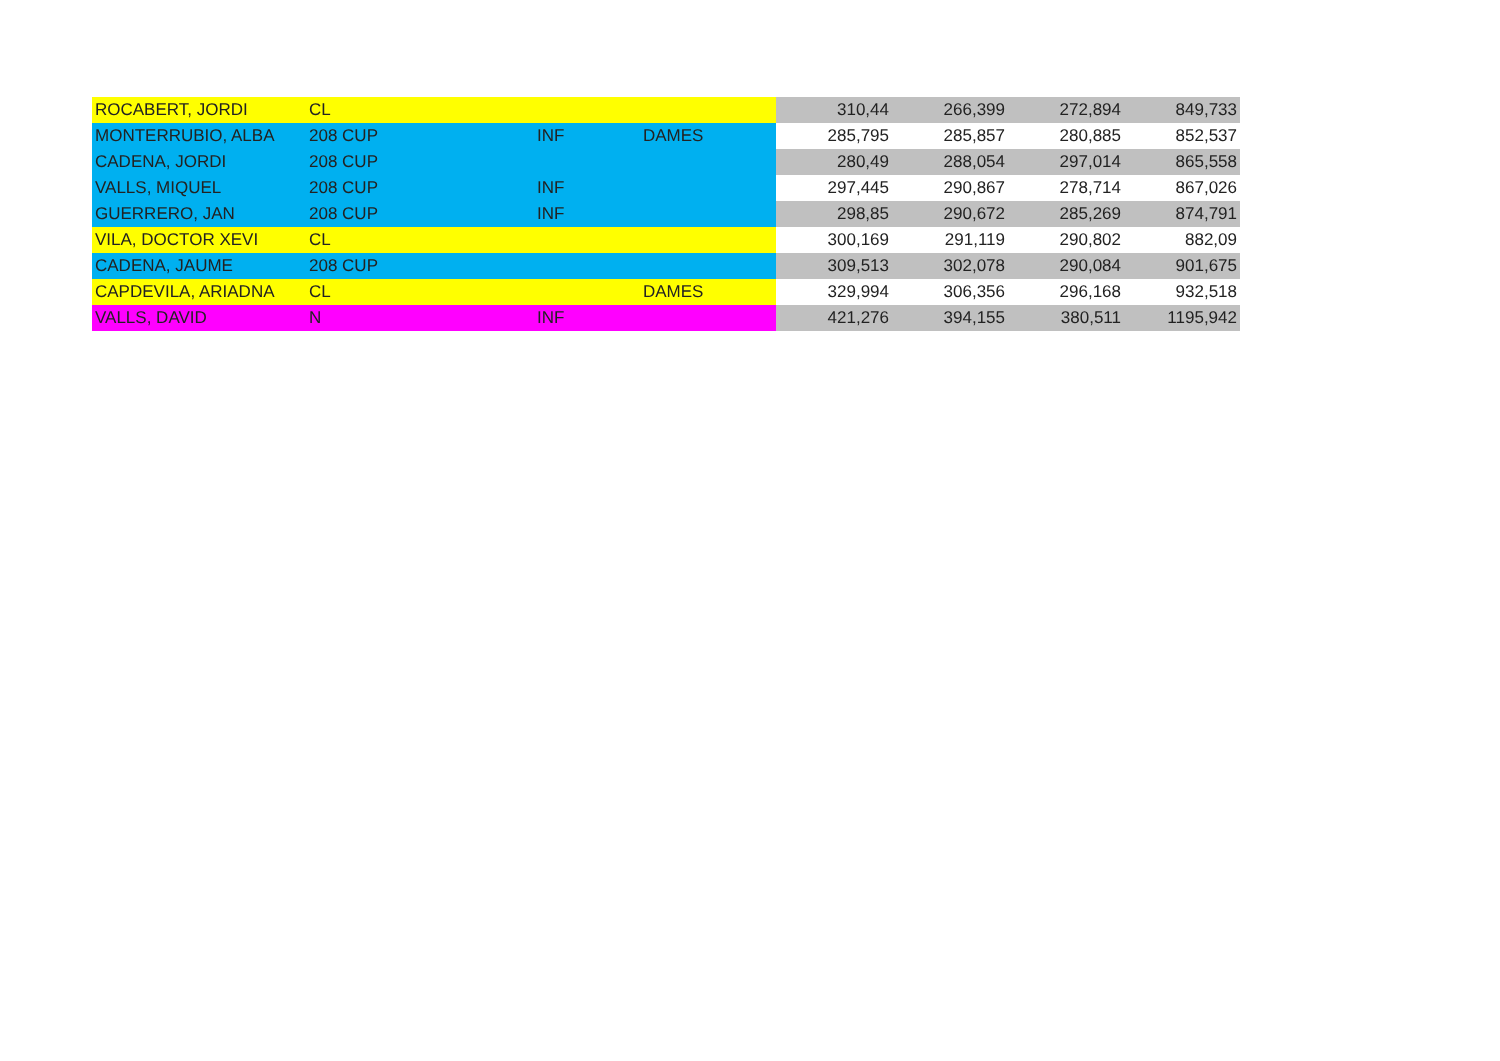| ROCABERT, JORDI | CL | | | 310,44 | 266,399 | 272,894 | 849,733 |
| MONTERRUBIO, ALBA | 208 CUP | INF | DAMES | 285,795 | 285,857 | 280,885 | 852,537 |
| CADENA, JORDI | 208 CUP | | | 280,49 | 288,054 | 297,014 | 865,558 |
| VALLS, MIQUEL | 208 CUP | INF | | 297,445 | 290,867 | 278,714 | 867,026 |
| GUERRERO, JAN | 208 CUP | INF | | 298,85 | 290,672 | 285,269 | 874,791 |
| VILA, DOCTOR XEVI | CL | | | 300,169 | 291,119 | 290,802 | 882,09 |
| CADENA, JAUME | 208 CUP | | | 309,513 | 302,078 | 290,084 | 901,675 |
| CAPDEVILA, ARIADNA | CL | | DAMES | 329,994 | 306,356 | 296,168 | 932,518 |
| VALLS, DAVID | N | INF | | 421,276 | 394,155 | 380,511 | 1195,942 |